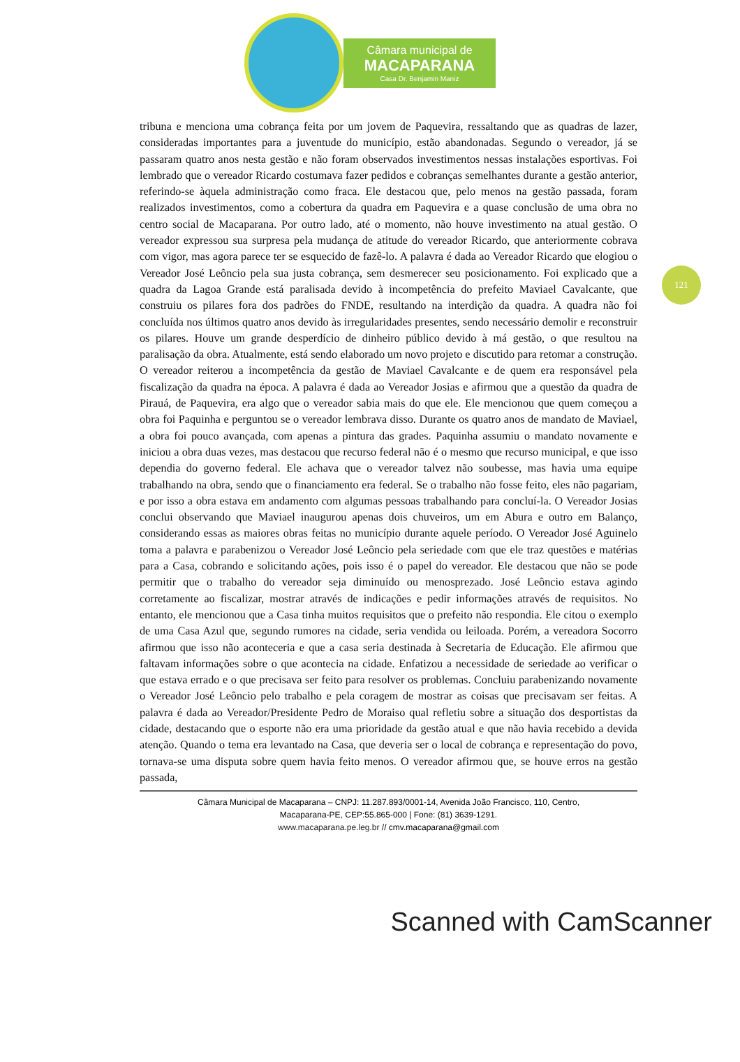Câmara municipal de
MACAPARANA
Casa Dr. Benjamin Maniz
121
tribuna e menciona uma cobrança feita por um jovem de Paquevira, ressaltando que as quadras de lazer, consideradas importantes para a juventude do município, estão abandonadas. Segundo o vereador, já se passaram quatro anos nesta gestão e não foram observados investimentos nessas instalações esportivas. Foi lembrado que o vereador Ricardo costumava fazer pedidos e cobranças semelhantes durante a gestão anterior, referindo-se àquela administração como fraca. Ele destacou que, pelo menos na gestão passada, foram realizados investimentos, como a cobertura da quadra em Paquevira e a quase conclusão de uma obra no centro social de Macaparana. Por outro lado, até o momento, não houve investimento na atual gestão. O vereador expressou sua surpresa pela mudança de atitude do vereador Ricardo, que anteriormente cobrava com vigor, mas agora parece ter se esquecido de fazê-lo. A palavra é dada ao Vereador Ricardo que elogiou o Vereador José Leôncio pela sua justa cobrança, sem desmerecer seu posicionamento. Foi explicado que a quadra da Lagoa Grande está paralisada devido à incompetência do prefeito Maviael Cavalcante, que construiu os pilares fora dos padrões do FNDE, resultando na interdição da quadra. A quadra não foi concluída nos últimos quatro anos devido às irregularidades presentes, sendo necessário demolir e reconstruir os pilares. Houve um grande desperdício de dinheiro público devido à má gestão, o que resultou na paralisação da obra. Atualmente, está sendo elaborado um novo projeto e discutido para retomar a construção. O vereador reiterou a incompetência da gestão de Maviael Cavalcante e de quem era responsável pela fiscalização da quadra na época. A palavra é dada ao Vereador Josias e afirmou que a questão da quadra de Pirauá, de Paquevira, era algo que o vereador sabia mais do que ele. Ele mencionou que quem começou a obra foi Paquinha e perguntou se o vereador lembrava disso. Durante os quatro anos de mandato de Maviael, a obra foi pouco avançada, com apenas a pintura das grades. Paquinha assumiu o mandato novamente e iniciou a obra duas vezes, mas destacou que recurso federal não é o mesmo que recurso municipal, e que isso dependia do governo federal. Ele achava que o vereador talvez não soubesse, mas havia uma equipe trabalhando na obra, sendo que o financiamento era federal. Se o trabalho não fosse feito, eles não pagariam, e por isso a obra estava em andamento com algumas pessoas trabalhando para concluí-la. O Vereador Josias conclui observando que Maviael inaugurou apenas dois chuveiros, um em Abura e outro em Balanço, considerando essas as maiores obras feitas no município durante aquele período. O Vereador José Aguinelo toma a palavra e parabenizou o Vereador José Leôncio pela seriedade com que ele traz questões e matérias para a Casa, cobrando e solicitando ações, pois isso é o papel do vereador. Ele destacou que não se pode permitir que o trabalho do vereador seja diminuído ou menosprezado. José Leôncio estava agindo corretamente ao fiscalizar, mostrar através de indicações e pedir informações através de requisitos. No entanto, ele mencionou que a Casa tinha muitos requisitos que o prefeito não respondia. Ele citou o exemplo de uma Casa Azul que, segundo rumores na cidade, seria vendida ou leiloada. Porém, a vereadora Socorro afirmou que isso não aconteceria e que a casa seria destinada à Secretaria de Educação. Ele afirmou que faltavam informações sobre o que acontecia na cidade. Enfatizou a necessidade de seriedade ao verificar o que estava errado e o que precisava ser feito para resolver os problemas. Concluiu parabenizando novamente o Vereador José Leôncio pelo trabalho e pela coragem de mostrar as coisas que precisavam ser feitas. A palavra é dada ao Vereador/Presidente Pedro de Moraiso qual refletiu sobre a situação dos desportistas da cidade, destacando que o esporte não era uma prioridade da gestão atual e que não havia recebido a devida atenção. Quando o tema era levantado na Casa, que deveria ser o local de cobrança e representação do povo, tornava-se uma disputa sobre quem havia feito menos. O vereador afirmou que, se houve erros na gestão passada,
Câmara Municipal de Macaparana – CNPJ: 11.287.893/0001-14, Avenida João Francisco, 110, Centro,
Macaparana-PE, CEP:55.865-000 | Fone: (81) 3639-1291.
www.macaparana.pe.leg.br // cmv.macaparana@gmail.com
Scanned with CamScanner